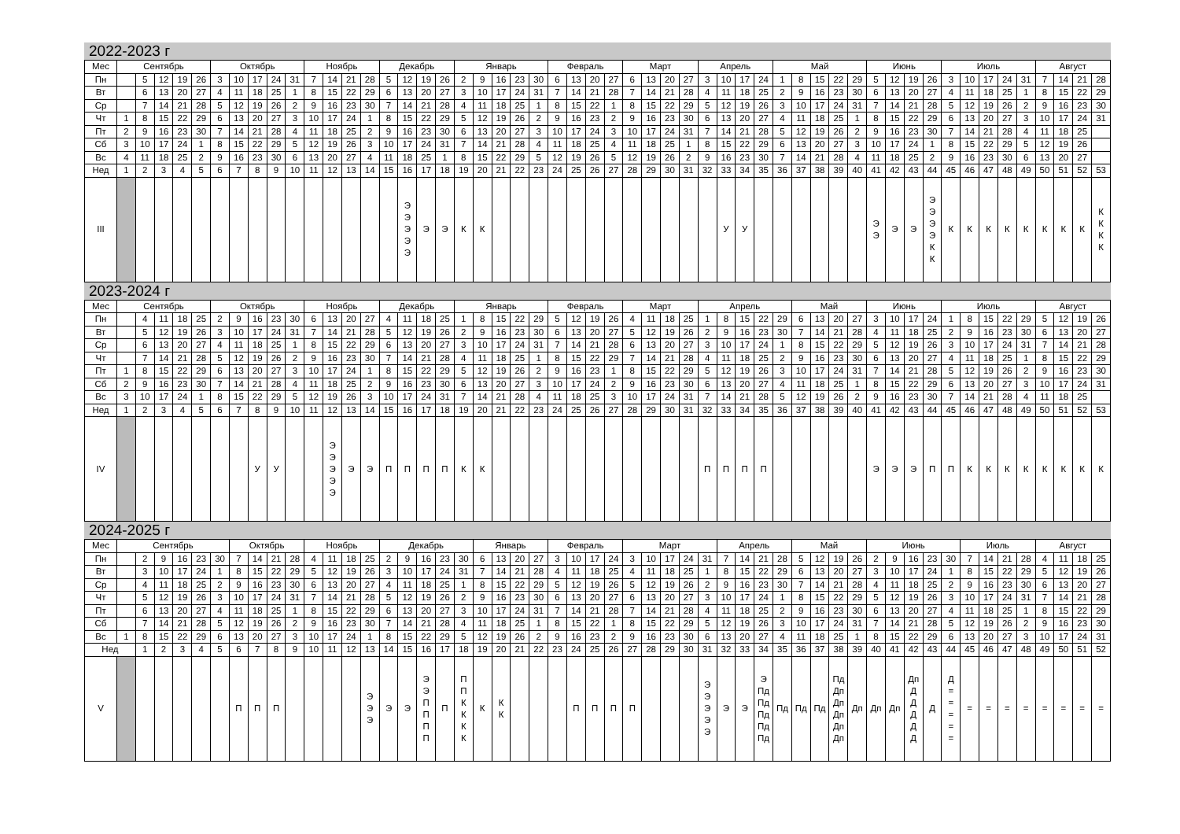2022-2023 г
| Мес | Сентябрь | | | | | Октябрь | | | | | Ноябрь | | | | Декабрь | | | | Январь | | | | | Февраль | | | | Март | | | | Апрель | | | | Май | | | | | Июнь | | | | Июль | | | | | Август | | | |
| --- | --- | --- | --- | --- | --- | --- | --- | --- | --- | --- | --- | --- | --- | --- | --- | --- | --- | --- | --- | --- | --- | --- | --- | --- | --- | --- | --- | --- | --- | --- | --- | --- | --- | --- | --- | --- | --- | --- | --- | --- | --- | --- | --- | --- | --- | --- | --- | --- | --- | --- | --- | --- | --- |
| Пн | | 5 | 12 | 19 | 26 | 3 | 10 | 17 | 24 | 31 | 7 | 14 | 21 | 28 | 5 | 12 | 19 | 26 | 2 | 9 | 16 | 23 | 30 | 6 | 13 | 20 | 27 | 6 | 13 | 20 | 27 | 3 | 10 | 17 | 24 | 1 | 8 | 15 | 22 | 29 | 5 | 12 | 19 | 26 | 3 | 10 | 17 | 24 | 31 | 7 | 14 | 21 | 28 |
| Вт | | 6 | 13 | 20 | 27 | 4 | 11 | 18 | 25 | 1 | 8 | 15 | 22 | 29 | 6 | 13 | 20 | 27 | 3 | 10 | 17 | 24 | 31 | 7 | 14 | 21 | 28 | 7 | 14 | 21 | 28 | 4 | 11 | 18 | 25 | 2 | 9 | 16 | 23 | 30 | 6 | 13 | 20 | 27 | 4 | 11 | 18 | 25 | 1 | 8 | 15 | 22 | 29 |
| Ср | | 7 | 14 | 21 | 28 | 5 | 12 | 19 | 26 | 2 | 9 | 16 | 23 | 30 | 7 | 14 | 21 | 28 | 4 | 11 | 18 | 25 | 1 | 8 | 15 | 22 | 1 | 8 | 15 | 22 | 29 | 5 | 12 | 19 | 26 | 3 | 10 | 17 | 24 | 31 | 7 | 14 | 21 | 28 | 5 | 12 | 19 | 26 | 2 | 9 | 16 | 23 | 30 |
| Чт | 1 | 8 | 15 | 22 | 29 | 6 | 13 | 20 | 27 | 3 | 10 | 17 | 24 | 1 | 8 | 15 | 22 | 29 | 5 | 12 | 19 | 26 | 2 | 9 | 16 | 23 | 2 | 9 | 16 | 23 | 30 | 6 | 13 | 20 | 27 | 4 | 11 | 18 | 25 | 1 | 8 | 15 | 22 | 29 | 6 | 13 | 20 | 27 | 3 | 10 | 17 | 24 | 31 |
| Пт | 2 | 9 | 16 | 23 | 30 | 7 | 14 | 21 | 28 | 4 | 11 | 18 | 25 | 2 | 9 | 16 | 23 | 30 | 6 | 13 | 20 | 27 | 3 | 10 | 17 | 24 | 3 | 10 | 17 | 24 | 31 | 7 | 14 | 21 | 28 | 5 | 12 | 19 | 26 | 2 | 9 | 16 | 23 | 30 | 7 | 14 | 21 | 28 | 4 | 11 | 18 | 25 | |
| Сб | 3 | 10 | 17 | 24 | 1 | 8 | 15 | 22 | 29 | 5 | 12 | 19 | 26 | 3 | 10 | 17 | 24 | 31 | 7 | 14 | 21 | 28 | 4 | 11 | 18 | 25 | 4 | 11 | 18 | 25 | 1 | 8 | 15 | 22 | 29 | 6 | 13 | 20 | 27 | 3 | 10 | 17 | 24 | 1 | 8 | 15 | 22 | 29 | 5 | 12 | 19 | 26 | |
| Вс | 4 | 11 | 18 | 25 | 2 | 9 | 16 | 23 | 30 | 6 | 13 | 20 | 27 | 4 | 11 | 18 | 25 | 1 | 8 | 15 | 22 | 29 | 5 | 12 | 19 | 26 | 5 | 12 | 19 | 26 | 2 | 9 | 16 | 23 | 30 | 7 | 14 | 21 | 28 | 4 | 11 | 18 | 25 | 2 | 9 | 16 | 23 | 30 | 6 | 13 | 20 | 27 | |
| Нед | 1 | 2 | 3 | 4 | 5 | 6 | 7 | 8 | 9 | 10 | 11 | 12 | 13 | 14 | 15 | 16 | 17 | 18 | 19 | 20 | 21 | 22 | 23 | 24 | 25 | 26 | 27 | 28 | 29 | 30 | 31 | 32 | 33 | 34 | 35 | 36 | 37 | 38 | 39 | 40 | 41 | 42 | 43 | 44 | 45 | 46 | 47 | 48 | 49 | 50 | 51 | 52 | 53 |
| III | | | | | | | | | | | | | | | | Э Э Э Э Э | Э | Э | К | К | | | | | | | | | | | | | У | У | | | | | | | Э Э | Э | Э | Э Э Э Э К К | К | К | К | К | К | К | К | К | К К К К |
2023-2024 г
| Мес | Сентябрь | | | | | Октябрь | | | | | Ноябрь | | | | Декабрь | | | | Январь | | | | | Февраль | | | | Март | | | | Апрель | | | | | Май | | | | Июнь | | | | Июль | | | | | Август | | | |
| --- | --- | --- | --- | --- | --- | --- | --- | --- | --- | --- | --- | --- | --- | --- | --- | --- | --- | --- | --- | --- | --- | --- | --- | --- | --- | --- | --- | --- | --- | --- | --- | --- | --- | --- | --- | --- | --- | --- | --- | --- | --- | --- | --- | --- | --- | --- | --- | --- | --- | --- | --- | --- | --- |
| Пн | | 4 | 11 | 18 | 25 | 2 | 9 | 16 | 23 | 30 | 6 | 13 | 20 | 27 | 4 | 11 | 18 | 25 | 1 | 8 | 15 | 22 | 29 | 5 | 12 | 19 | 26 | 4 | 11 | 18 | 25 | 1 | 8 | 15 | 22 | 29 | 6 | 13 | 20 | 27 | 3 | 10 | 17 | 24 | 1 | 8 | 15 | 22 | 29 | 5 | 12 | 19 | 26 |
| Вт | | 5 | 12 | 19 | 26 | 3 | 10 | 17 | 24 | 31 | 7 | 14 | 21 | 28 | 5 | 12 | 19 | 26 | 2 | 9 | 16 | 23 | 30 | 6 | 13 | 20 | 27 | 5 | 12 | 19 | 26 | 2 | 9 | 16 | 23 | 30 | 7 | 14 | 21 | 28 | 4 | 11 | 18 | 25 | 2 | 9 | 16 | 23 | 30 | 6 | 13 | 20 | 27 |
| Ср | | 6 | 13 | 20 | 27 | 4 | 11 | 18 | 25 | 1 | 8 | 15 | 22 | 29 | 6 | 13 | 20 | 27 | 3 | 10 | 17 | 24 | 31 | 7 | 14 | 21 | 28 | 6 | 13 | 20 | 27 | 3 | 10 | 17 | 24 | 1 | 8 | 15 | 22 | 29 | 5 | 12 | 19 | 26 | 3 | 10 | 17 | 24 | 31 | 7 | 14 | 21 | 28 |
| Чт | | 7 | 14 | 21 | 28 | 5 | 12 | 19 | 26 | 2 | 9 | 16 | 23 | 30 | 7 | 14 | 21 | 28 | 4 | 11 | 18 | 25 | 1 | 8 | 15 | 22 | 29 | 7 | 14 | 21 | 28 | 4 | 11 | 18 | 25 | 2 | 9 | 16 | 23 | 30 | 6 | 13 | 20 | 27 | 4 | 11 | 18 | 25 | 1 | 8 | 15 | 22 | 29 |
| Пт | 1 | 8 | 15 | 22 | 29 | 6 | 13 | 20 | 27 | 3 | 10 | 17 | 24 | 1 | 8 | 15 | 22 | 29 | 5 | 12 | 19 | 26 | 2 | 9 | 16 | 23 | 1 | 8 | 15 | 22 | 29 | 5 | 12 | 19 | 26 | 3 | 10 | 17 | 24 | 31 | 7 | 14 | 21 | 28 | 5 | 12 | 19 | 26 | 2 | 9 | 16 | 23 | 30 |
| Сб | 2 | 9 | 16 | 23 | 30 | 7 | 14 | 21 | 28 | 4 | 11 | 18 | 25 | 2 | 9 | 16 | 23 | 30 | 6 | 13 | 20 | 27 | 3 | 10 | 17 | 24 | 2 | 9 | 16 | 23 | 30 | 6 | 13 | 20 | 27 | 4 | 11 | 18 | 25 | 1 | 8 | 15 | 22 | 29 | 6 | 13 | 20 | 27 | 3 | 10 | 17 | 24 | 31 |
| Вс | 3 | 10 | 17 | 24 | 1 | 8 | 15 | 22 | 29 | 5 | 12 | 19 | 26 | 3 | 10 | 17 | 24 | 31 | 7 | 14 | 21 | 28 | 4 | 11 | 18 | 25 | 3 | 10 | 17 | 24 | 31 | 7 | 14 | 21 | 28 | 5 | 12 | 19 | 26 | 2 | 9 | 16 | 23 | 30 | 7 | 14 | 21 | 28 | 4 | 11 | 18 | 25 | |
| Нед | 1 | 2 | 3 | 4 | 5 | 6 | 7 | 8 | 9 | 10 | 11 | 12 | 13 | 14 | 15 | 16 | 17 | 18 | 19 | 20 | 21 | 22 | 23 | 24 | 25 | 26 | 27 | 28 | 29 | 30 | 31 | 32 | 33 | 34 | 35 | 36 | 37 | 38 | 39 | 40 | 41 | 42 | 43 | 44 | 45 | 46 | 47 | 48 | 49 | 50 | 51 | 52 | 53 |
| IV | | | | | | | | У | У | | | Э Э Э Э Э | Э | Э | П | П | П | П | К | К | | | | | | | | | | | | П | П | П | П | | | | | | Э | Э | Э | П | П | К | К | К | К | К | К | К | К |
2024-2025 г
| Мес | Сентябрь | | | | | | Октябрь | | | | Ноябрь | | | | Декабрь | | | | | Январь | | | | Февраль | | | | Март | | | | | Апрель | | | | Май | | | | Июнь | | | | | Июль | | | | Август | | | |
| --- | --- | --- | --- | --- | --- | --- | --- | --- | --- | --- | --- | --- | --- | --- | --- | --- | --- | --- | --- | --- | --- | --- | --- | --- | --- | --- | --- | --- | --- | --- | --- | --- | --- | --- | --- | --- | --- | --- | --- | --- | --- | --- | --- | --- | --- | --- | --- | --- | --- | --- | --- | --- | --- |
| Пн | | 2 | 9 | 16 | 23 | 30 | 7 | 14 | 21 | 28 | 4 | 11 | 18 | 25 | 2 | 9 | 16 | 23 | 30 | 6 | 13 | 20 | 27 | 3 | 10 | 17 | 24 | 3 | 10 | 17 | 24 | 31 | 7 | 14 | 21 | 28 | 5 | 12 | 19 | 26 | 2 | 9 | 16 | 23 | 30 | 7 | 14 | 21 | 28 | 4 | 11 | 18 | 25 |
| Вт | | 3 | 10 | 17 | 24 | 1 | 8 | 15 | 22 | 29 | 5 | 12 | 19 | 26 | 3 | 10 | 17 | 24 | 31 | 7 | 14 | 21 | 28 | 4 | 11 | 18 | 25 | 4 | 11 | 18 | 25 | 1 | 8 | 15 | 22 | 29 | 6 | 13 | 20 | 27 | 3 | 10 | 17 | 24 | 1 | 8 | 15 | 22 | 29 | 5 | 12 | 19 | 26 |
| Ср | | 4 | 11 | 18 | 25 | 2 | 9 | 16 | 23 | 30 | 6 | 13 | 20 | 27 | 4 | 11 | 18 | 25 | 1 | 8 | 15 | 22 | 29 | 5 | 12 | 19 | 26 | 5 | 12 | 19 | 26 | 2 | 9 | 16 | 23 | 30 | 7 | 14 | 21 | 28 | 4 | 11 | 18 | 25 | 2 | 9 | 16 | 23 | 30 | 6 | 13 | 20 | 27 |
| Чт | | 5 | 12 | 19 | 26 | 3 | 10 | 17 | 24 | 31 | 7 | 14 | 21 | 28 | 5 | 12 | 19 | 26 | 2 | 9 | 16 | 23 | 30 | 6 | 13 | 20 | 27 | 6 | 13 | 20 | 27 | 3 | 10 | 17 | 24 | 1 | 8 | 15 | 22 | 29 | 5 | 12 | 19 | 26 | 3 | 10 | 17 | 24 | 31 | 7 | 14 | 21 | 28 |
| Пт | | 6 | 13 | 20 | 27 | 4 | 11 | 18 | 25 | 1 | 8 | 15 | 22 | 29 | 6 | 13 | 20 | 27 | 3 | 10 | 17 | 24 | 31 | 7 | 14 | 21 | 28 | 7 | 14 | 21 | 28 | 4 | 11 | 18 | 25 | 2 | 9 | 16 | 23 | 30 | 6 | 13 | 20 | 27 | 4 | 11 | 18 | 25 | 1 | 8 | 15 | 22 | 29 |
| Сб | | 7 | 14 | 21 | 28 | 5 | 12 | 19 | 26 | 2 | 9 | 16 | 23 | 30 | 7 | 14 | 21 | 28 | 4 | 11 | 18 | 25 | 1 | 8 | 15 | 22 | 1 | 8 | 15 | 22 | 29 | 5 | 12 | 19 | 26 | 3 | 10 | 17 | 24 | 31 | 7 | 14 | 21 | 28 | 5 | 12 | 19 | 26 | 2 | 9 | 16 | 23 | 30 |
| Вс | 1 | 8 | 15 | 22 | 29 | 6 | 13 | 20 | 27 | 3 | 10 | 17 | 24 | 1 | 8 | 15 | 22 | 29 | 5 | 12 | 19 | 26 | 2 | 9 | 16 | 23 | 2 | 9 | 16 | 23 | 30 | 6 | 13 | 20 | 27 | 4 | 11 | 18 | 25 | 1 | 8 | 15 | 22 | 29 | 6 | 13 | 20 | 27 | 3 | 10 | 17 | 24 | 31 |
| Нед | | 1 | 2 | 3 | 4 | 5 | 6 | 7 | 8 | 9 | 10 | 11 | 12 | 13 | 14 | 15 | 16 | 17 | 18 | 19 | 20 | 21 | 22 | 23 | 24 | 25 | 26 | 27 | 28 | 29 | 30 | 31 | 32 | 33 | 34 | 35 | 36 | 37 | 38 | 39 | 40 | 41 | 42 | 43 | 44 | 45 | 46 | 47 | 48 | 49 | 50 | 51 | 52 |
| V | | | | | | | П | П | П | | | | | Э Э Э | Э | Э | Э Э П П П П | П | П П К К К К | К | К К | | | | П | П | П | П | | | | Э Э Э Э Э | Э | Э | Э Пд Пд Пд Пд Пд | Пд | Пд | Пд | Пд Дп Дп Дп Дп Дп | Дп | Дп | Дп | Дп Д Д Д Д Д | Д | Д = = = = = | = | = | = | = | = | = | = | = |